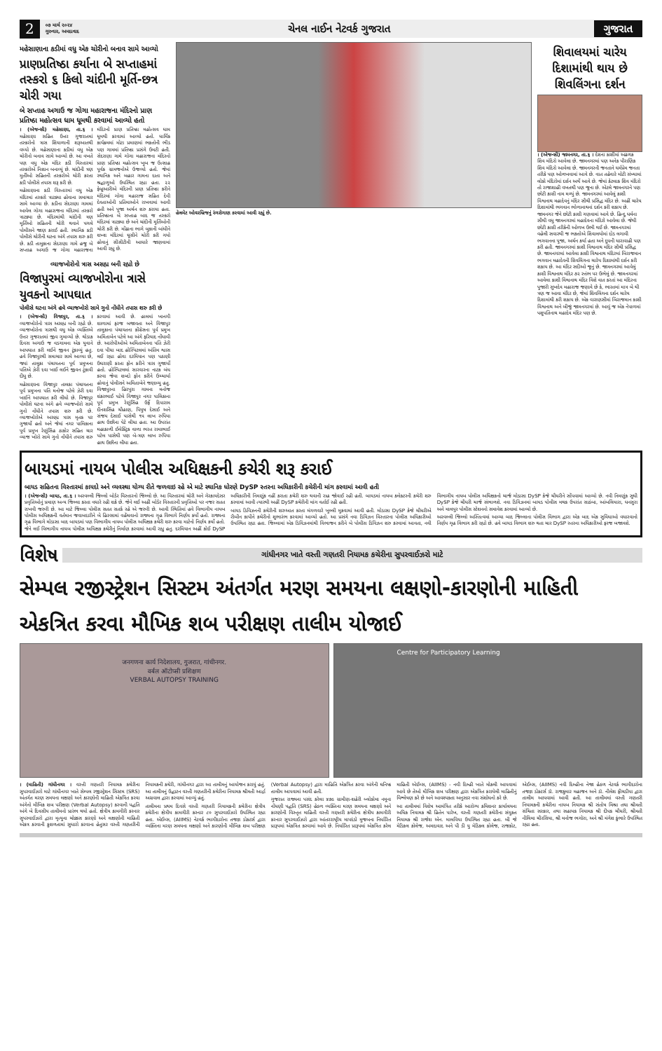2 ૦૭ માર્ચ ૨૦૨૪
ગુરુવાર, અમદાવાદ ચેનલ નાઈન નેટવર્ક ગુજરાત ગુજરાત
મહેસાણાના કડીમાં વધુ એક ચોરીનો બનાવ સામે આવ્યો
પ્રાણપ્રતિષ્ઠા કર્યાના બે સપ્તાહમાં તસ્કરો ૬ કિલો ચાંદીની મૂર્તિ-છત્ર ચોરી ગયા
બે સપ્તાહ અગાઉ જ ગોગા મહારાજના મંદિરનો પ્રાણ પ્રતિષ્ઠા મહોત્સવ ધામ ધૂમથી કરવામાં આવ્યો હતો
। (એજન્સી) મહેસાણા, તા.૬ । મહેસાણા સહિત ઉત્તર ગુજરાતમાં તસ્કરોનો ત્રાસ શિયાળાની શરૂઆતથી વધ્યો છે. મહેસાણાના કડીમાં વધુ એક ચોરીનો બનાવ સામે આવ્યો છે. આ વખતે પણ વધુ એક મંદિર કડી વિસ્તારમાં તસ્કરોએ નિશાન બનાવ્યું છે. ચાંદીની ત્રણ મુર્તીઓ સહિતની તસ્કરોએ ચોરી કરતા કડી પોલીસે તપાસ શરૂ કરી છે.
મહેસાણાના કડી વિસ્તારમાં વધુ એક મંદિરમાં તસ્કરો ત્રાટક્યા હોવાના સમાચાર સામે આવ્યા છે. કડીના સેદરાણા ગામમાં આવેલ ગોગા મહારાજના મંદિરમાં તસ્કરો ત્રાટક્યા છે. મંદિરમાંથી ચાંદીની ત્રણ મૂર્તિઓ સહિતની ચોરી થવાને પગલે પોલીસને જાણ કરાઈ હતી. સ્થાનિક કડી પોલીસે ચોરીની ઘટના અંગે તપાસ શરુ કરી છે. કડી તાલુકાના સેદરાણા ગામે હજુ બે સપ્તાહ અગાઉ જ ગોગા મહારાજના મંદિરનો પ્રાણ પ્રતિષ્ઠા મહોત્સવ ધામ ધૂમથી કરવામાં આવ્યો હતો. ધાર્મિક કાર્યક્રમમાં મોટા પ્રમાણમાં ભક્તોની ભીડ પણ ગામમાં પ્રતિષ્ઠા પ્રસંગે ઉમટી હતી. સેદરાણા ગામે ગોગા મહારાજના મંદિરનો પ્રાણ પ્રતિષ્ઠા મહોત્સવ ખૂબ જ ઉત્સાહ પૂર્વક ગ્રામજનોએ ઉજવ્યો હતો. જેમાં સ્થાનિક અને બહાર ગામના દાતા અને શ્રદ્ધાળુઓ ઉપસ્થિત રહ્યા હતા. ૨૨ ફેબ્રુઆરીએ મંદિરની પ્રાણ પ્રતિષ્ઠા કરીને મંદિરમાં ગોગા મહારાજ સહિત દેવી દેવતાઓની પ્રતિમાઓને રાખવામાં આવી હતી અને પૂજા અર્ચન શરુ કરાયા હતા. પ્રતિષ્ઠાના બે સપ્તાહ બાદ જ તસ્કરો મંદિરમાં ત્રાટક્યા છે અને ચાંદીની મૂર્તિઓની ચોરી કરી છે. મોંઢાના ભાગે બુકાની બાંધીને શખ્શ મંદિરમાં ઘૂસીને ચોરી કરી ગયો હોવાનું સીસીટીવી આધારે જાણવામાં આવી રહ્યુ છે.
વ્યાજખોરોનો ત્રાસ અસહ્ય બની રહ્યો છે
વિજાપુરમાં વ્યાજખોરોના ત્રાસે યુવકનો આપઘાત
પોલીસે ઘટના અંગે હવે વ્યાજખોરો સામે ગુનો નોંધીને તપાસ શરુ કરી છે
। (એજન્સી) વિજાપુર, તા.૬ । વ્યાજખોરોનો ત્રાસ અસહ્ય બની રહ્યો છે. વ્યાજખોરોના ત્રાસથી વધુ એક વ્યક્તિએ ઉત્તર ગુજરાતમાં જીવ ગુમાવ્યો છે. થોડાક દિવસ અગાઉ જ વડગામના એક યુવાને આપઘાત કરી લઈને જીવન ટૂંકાવ્યું હતુ. હવે વિજાપુરથી સમાચાર સામે આવ્યા છે, જ્યાં તાલુકા પંચાયતના પૂર્વ પ્રમુખના પતિએ ઝેરી દવા ખાઈ લઈને જીવન ટૂંકાવી દીધુ છે.
મહેસાણાના વિજાપુર તાલકા પંચાયતના પૂર્વ પ્રમુખના પતિ મનોજ પટેલે ઝેરી દવા ખાઈને આપઘાત કરી લીધો છે. વિજાપુર પોલીસે ઘટના અંગે હવે વ્યાજખોરો સામે ગુનો નોંધીને તપાસ શરુ કરી છે. વ્યાજખોરોએ અસહ્ય ત્રાસ મૃતક પર ગુજાર્યો હતો અને જેમાં નગર પાલિકાના પૂર્વ પ્રમુખ રેણુંસિંહ ઠાકોર સહિત ચાર વ્યાજ ખોરો સામે ગુનો નોંધીને તપાસ શરુ કરવામાં આવી છે. હાલમાં ખાનગી શાળામાં ફરજ બજાવતા અને વિજાપુર તાલુકાના પંચાયતના કોંગ્રેસના પૂર્વ પ્રમુખ અમિતાબેન પટેલે આ અંગે ફરિયાદ નોંધાવી છે. આરોપીઓએ અમિતાબેનના પતિ ઝેરી દવા પીધા બાદ હોસ્પિટલમાં અંતિમ શ્વાસ લઈ રહ્યા હોવા દરમિયાન પણ પઠાણી ઉઘરાણી કરતા ફોન કરીને ત્રાસ ગુજાર્યો હતો. હોસ્પિટલમાં સારવારના નાટક બંધ કરવા જેવા શબ્દો ફોન કરીને ઉચ્ચાર્યા હોવાનું પોલીસને અમિતાબેને જણાવ્યુ હતુ. વિજાપુરના હિરપુરા ગામના મનોજ શંકરભાઈ પટેલે વિજાપુર નગર પાલિકાના પૂર્વ પ્રમુખ રેણુંસિંહ ઉર્ફે દિપારામ દીનશસિંહ ચૌહાણ, પિયુષ દેસાઈ અને સંજય દેસાઈ પાસેથી ૧૫ લાખ રુપિયા હાથ ઉછીના પેટે લીધા હતા. આ ઉપરાંત મહાકાળી ઈલેક્ટ્રિક વાળા ભરત રામાભાઈ પટેલ પાસેથી પણ બે-ત્રણ લાખ રુપિયા હાથ ઉછીના લીધા હતા.
હેલમેટ ઓવરબ્રિજનું રંગરોગાણ કરવામાં આવી રહ્યું છે.
શિવાલયમાં ચારેય દિશામાંથી થાય છે શિવલિંગના દર્શન
। (એજન્સી) જામનગર, તા.૬ । દેશના કાશીમાં અઢળક શિવ મંદિરો આવેલા છે. જામનગરમાં પણ અનેક પૌરાણિક શિવ મંદિરો આવેલા છે. જામનગરની જનતાને ધર્મપ્રેમ જનતા તરીકે પણ ઓળખવામાં આવે છે. વાત તહેવારે મોટી સંખ્યામાં લોકો મંદિરોમાં દર્શન અર્થે આવે છે. જેમાં કેટલાક શિવ મંદિરો તો રાજાશાહી વખતથી પણ જૂના છે. એટલે જામનગરને પણ છોટી કાશી નામ મળ્યું છે. જામનગરમાં આવેલું કાશી વિશ્વનાથ મહાદેવનું મંદિર સૌથી પ્રસિદ્ધ મંદિર છે. અહીં ચારેય દિશામાંથી ભગવાન ભોળાનાથનાં દર્શન કરી શકાય છે. જામનગર જેને છોટી કાશી ગણવામાં આવે છે. હિન્દુ ધર્મના સૌથી વધુ જામનગરમાં મહાદેવના મંદિરો આવેલા છે. જેથી છોટી કાશી તરીકેની ઓળખ ઉભી થઈ છે. જામનગરમાં વહેલી સવારથી જ ભક્તોએ શિવાલયોમાં દોડ લગાવી ભગવાનના પૂજા, અર્ચન કર્યા હતા અને દુધની ધારાવાહી પણ કરી હતી. જામનગરમાં કાશી વિશ્વનાથ મંદિર સૌથી પ્રસિદ્ધ છે. જામનગરમાં આવેલા કાશી વિશ્વનાથ મંદિરમાં બિરાજમાન ભગવાન મહાદેવની શિવલિંગના ચારેય દિશામાંથી દર્શન કરી શકાય છે. આ મંદિર સદીઓ જૂનું છે. જામનગરમાં આવેલું કાશી વિશ્વનાથ મંદિર ૭૨ સ્તંભ પર ઉભેલું છે. જામનગરમાં આવેલા કાશી વિશ્વનાથ મંદિર વિશે વાત કરતાં આ મંદિરના પુજારી સુખદેવ મહારાજ જણાવે છે કે, ભારતમાં માત્ર બે થી ત્રણ જ આવા મંદિર છે, જેમાં શિવલિંગના દર્શન ચારેય દિશામાંથી કરી શકાય છે. એક વારાણસીમાં બિરાજમાન કાશી વિશ્વનાથ અને બીજું જામનગરમાં છે. આવું જ એક નેપાળમાં પશુપતિનાથ મહાદેવ મંદિર પણ છે.
બાયડમાં નાયબ પોલીસ અધિક્ષકની કચેરી શરૂ કરાઈ
બાયડ સહિતના વિસ્તારમાં કાયદો અને વ્યવસ્થા યોગ્ય રીતે જળવાઇ રહે એ માટે સ્થાનિક ધોરણે DySP સ્તરના અધિકારીની કચેરીની માંગ કરવામાં આવી હતી
। (એજન્સી) બાયડ, તા.૬ । અરવલ્લી જિલ્લો બોર્ડર વિસ્તારનો જિલ્લો છે. આ વિસ્તારમાં ચોરી અને ગેરકાયદેસર પ્રવૃત્તિઓનું પ્રમાણ અન્ય જિલ્લા કરતા વધારે રહી શકે છે. જેને લઈ અહીં બોર્ડર વિસ્તારની પ્રવૃત્તિઓ પર નજર સતત રાખવી જરુરી છે. આ માટે જિલ્લા પોલીસ સતત સતર્ક રહે એ જરુરી છે. આવી સ્થિતિમાં હવે વિભાગીય નાયબ પોલીસ અધિક્ષકની વર્તમાન જવાબદારીને બે હિસ્સામાં વહેંચવાનો રાજ્યના ગૃહ વિભાગે નિર્ણય કર્યો હતો. રાજ્યના ગૃહ વિભાગે મોડાસા બાદ બાયડમાં પણ વિભાગીય નાયબ પોલીસ અધિક્ષક કચેરી શરુ કરવા માટેનો નિર્ણય કર્યો હતો. જેને લઈ વિભાગીય નાયબ પોલીસ અધિક્ષક કચેરીનું નિર્માણ કરવામાં આવી રહ્યુ હતુ. દરમિયાન અહીં કોઈ DySP અધિકારીની નિમણૂંક નહીં કરાતા કચેરી શરુ થવાની રાહ જોવાઈ રહી હતી. બાયડમાં નાયબ કલેક્ટરની કચેરી શરુ કરવામાં આવી ત્યારથી અહીં DySP કચેરીની માંગ વર્તાઈ રહી હતી.
બાયડ ડિવિઝનની કચેરીની શરુઆત કરતા મંગળવારે ખુલ્લી મુકવામાં આવી હતી. મોડાસા DySP કેજે ચૌધરીએ રીબીન કાપીને કચેરીનો શુભારંભ કરવામાં આવ્યો હતો. આ પ્રસંગે નવા ડિવિઝન વિસ્તારના પોલીસ અધિકારીઓ ઉપસ્થિત રહ્યા હતા. જિલ્લામાં એક ડિવિઝનમાંથી વિભાજન કરીને બે પોલીસ ડિવિઝન શરુ કરવામાં આવતા, નવી વિભાગીય નાયબ પોલીસ અધિક્ષકનો ચાર્જ મોડાસા DySP કેજે ચૌધરીને સોંપવામાં આવ્યો છે. નવી નિમણૂંક સુધી DySP કેજે ચૌધરી ચાર્જ સંભાળશે. નવા ડિવિઝનમાં બાયડ પોલીસ મથક ઉપરાંત સાઠંબા, આંબલિયારા, ધનસુરા અને માલપુર પોલીસ સ્ટેશનનો સમાવેશ કરવામાં આવ્યો છે.
અરવલ્લી જિલ્લો અસ્તિત્વમાં આવ્યા બાદ જિલ્લાના પોલીસ વિભાગ દ્વારા એક બાદ એક સુવિધાઓ વધારવાનો નિર્ણય ગૃહ વિભાગ કરી રહ્યો છે. હવે બાયડ વિભાગ શરુ થતા ચાર DySP સ્તરના અધિકારીઓ ફરજ બજાવશે.
વિશેષ ગાંધીનગર ખાતે વસ્તી ગણતરી નિયામક કચેરીના સુપરવાઈઝરો માટે
સેમ્પલ રજીસ્ટ્રેશન સિસ્ટમ અંતર્ગત મરણ સમયના લક્ષણો-કારણોની માહિતી એકત્રિત કરવા મૌખિક શબ પરીક્ષણ તાલીમ યોજાઈ
जनगणना कार्य निदेशालय, गुजरात, गांधीनगर.
वर्बल ऑटोप्सी प्रशिक्षण
VERBAL AUTOPSY TRAINING
Centre for Participatory Learning
। (માહિતી) ગાંધીનગર । વસ્તી ગણતરી નિયામક કચેરીના સુપરવાઈઝરો માટે ગાંધીનગર ખાતે સેમ્પલ રજીસ્ટ્રેશન સિસ્ટમ (SRS) અંતર્ગત મરણ સમયના લક્ષણો અને કારણોની માહિતી એકત્રિત કરવા અંગેનો મૌખિક શબ પરીક્ષણ (Verbal Autopsy) કરવાની પદ્ધતિ અંગે બે દિવસીય તાલીમનો પ્રારંભ થયો હતો. ક્ષેત્રીય કામગીરી કરનાર સુપરવાઈઝરો દ્વારા મૃત્યુના ચોક્કસ કારણો અને લક્ષણોની માહિતી એકત્ર કરવાની કુશળતામાં સુધારો કરવાના હેતુસર વસ્તી ગણતરીની નિયામકની કચેરી, ગાંધીનગર દ્વારા આ તાલીમનું આયોજન કરાયું હતું. આ તાલીમનું ઉદ્ઘાટન વસ્તી ગણતરીની કચેરીના નિયામક શ્રીમતી આર્દ્રા અગ્રવાલ દ્વારા કરવામાં આવ્યું હતું.
તાલીમના પ્રથમ દિવસે વસ્તી ગણતરી નિયામકની કચેરીના ક્ષેત્રીય કચેરીના ક્ષેત્રીય કામગીરી કરનાર ૮૦ સુપરવાઈઝરો ઉપસ્થિત રહ્યા હતા. એઈમ્સ, (AIIMS) નેટવર્ક ભાગીદારોના તજજ્ઞ ડોક્ટર્સ દ્વારા વ્યક્તિના મરણ સમયના લક્ષણો અને કારણોની મૌખિક શબ પરીક્ષણ (Verbal Autopsy) દ્વારા માહિતિ એકત્રિત કરવા અંગેની ઘનિષ્ઠ તાલીમ આપવામાં આવી હતી.
ગુજરાત રાજ્યના પસંદ કરેલા ૪૭૯ ગ્રામીણ-શહેરી બ્લોકોમા નમૂના નોંધણી પદ્ધતિ (SRS) હેઠળ વ્યક્તિના મરણ સમયના લક્ષણો અને કારણોની વિસ્તૃત માહિતી વસ્તી ગણતરી કચેરીના ક્ષેત્રીય કામગીરી કરનાર સુપરવાઈઝરો દ્વારા આંતરરાષ્ટ્રીય માપદંડો મુજબના નિર્ધારિત પ્રારૂપમાં એકત્રિત કરવામાં આવે છે. નિર્ધારિત પ્રારૂપમાં એકત્રિત કરેલ માહિતી એઈમ્સ, (AIIMS) - નવી દિલ્હી ખાતે મોકલી આપવામાં આવે છે તેઓ મૌખિક શબ પરીક્ષણ દ્વારા એકત્રિત કરાયેલી માહિતીનું વિશ્લેષણ કરે છે અને આવશ્યકતા અનુસાર નવા સંશોધનો કરે છે.
આ તાલીમમાં વિશેષ આમંત્રિત તરીકે આરોગ્ય કમિશનર કાર્યાલયના અધિક નિયામક શ્રી હિતેન પારેખ, વસ્તી ગણતરી કચેરીના સંયુક્ત નિયામક શ્રી રાજેશ એન. માલવિયા ઉપસ્થિત રહ્યા હતા. બી જે મેડિકલ કોલેજ, અમદાવાદ અને પી ડી યુ મેડિકલ કોલેજ, રાજકોટ, એઈમ્સ, (AIIMS) નવી દિલ્હીના નેજા હેઠળ નેટવર્ક ભાગીદારોના તજજ્ઞ ડોક્ટર્સ ડૉ. રાજકુમાર મહાજન અને ડૉ. નીલેશ ફીચડીયા દ્વારા તાલીમ આપવામાં આવી હતી. આ તાલીમમાં વસ્તી ગણતરી નિયામકની કચેરીના નાયબ નિયામક શ્રી સંતોષ મિશ્રા તથા શ્રીમતી સંચિતા સરકાર, તથા સહાયક નિયામક શ્રી દીપક ચૌધરી, શ્રીમતી નીલિમા ચૌરસિયા, શ્રી મનોજ ભગોરા, અને શ્રી મંગેશ કુંભારે ઉપસ્થિત રહ્યા હતા.